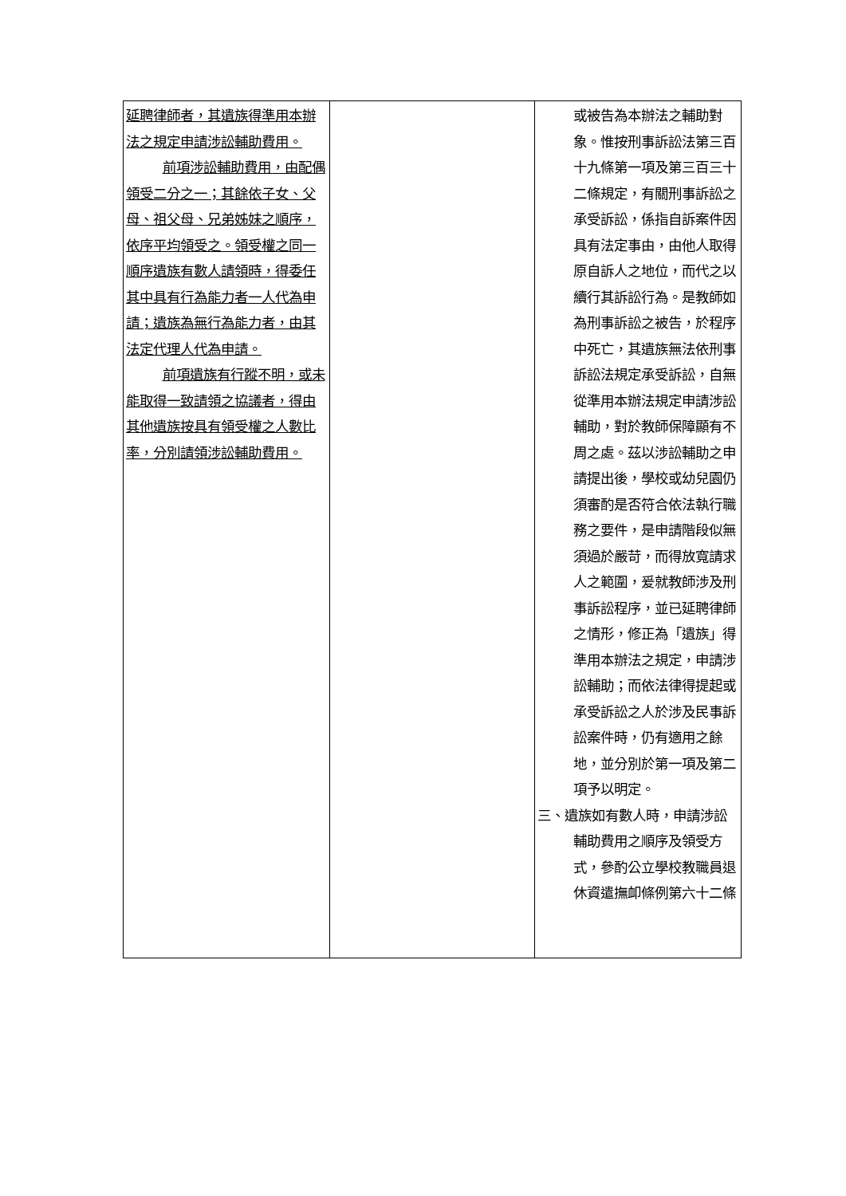| 延聘律師者，其遺族得準用本辦法之規定申請涉訟輔助費用。 前項涉訟輔助費用，由配偶領受二分之一；其餘依子女、父母、祖父母、兄弟姊妹之順序，依序平均領受之。領受權之同一順序遺族有數人請領時，得委任其中具有行為能力者一人代為申請；遺族為無行為能力者，由其法定代理人代為申請。 前項遺族有行蹤不明，或未能取得一致請領之協議者，得由其他遺族按具有領受權之人數比率，分別請領涉訟輔助費用。 | | 或被告為本辦法之輔助對象。惟按刑事訴訟法第三百十九條第一項及第三百三十二條規定，有關刑事訴訟之承受訴訟，係指自訴案件因具有法定事由，由他人取得原自訴人之地位，而代之以續行其訴訟行為。是教師如為刑事訴訟之被告，於程序中死亡，其遺族無法依刑事訴訟法規定承受訴訟，自無從準用本辦法規定申請涉訟輔助，對於教師保障顯有不周之處。茲以涉訟輔助之申請提出後，學校或幼兒園仍須審酌是否符合依法執行職務之要件，是申請階段似無須過於嚴苛，而得放寬請求人之範圍，爰就教師涉及刑事訴訟程序，並已延聘律師之情形，修正為「遺族」得準用本辦法之規定，申請涉訟輔助；而依法律得提起或承受訴訟之人於涉及民事訴訟案件時，仍有適用之餘地，並分別於第一項及第二項予以明定。 三、遺族如有數人時，申請涉訟輔助費用之順序及領受方式，參酌公立學校教職員退休資遣撫卹條例第六十二條 |